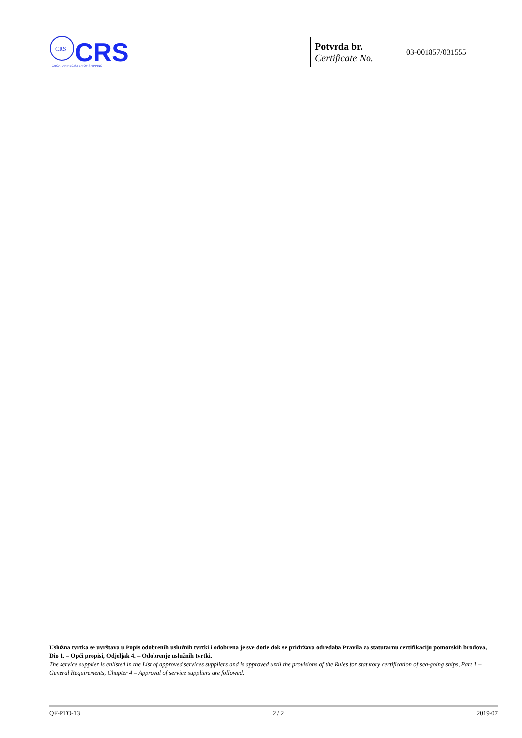CRS
CRS
CROATIAN REGISTER OF SHIPPING
| Potvrda br. Certificate No. | 03-001857/031555 |
Uslužna tvrtka se uvrštava u Popis odobrenih uslužnih tvrtki i odobrena je sve dotle dok se pridržava odredaba Pravila za statutarnu certifikaciju pomorskih brodova, Dio 1. – Opći propisi, Odjeljak 4. – Odobrenje uslužnih tvrtki.
The service supplier is enlisted in the List of approved services suppliers and is approved until the provisions of the Rules for statutory certification of sea-going ships, Part 1 – General Requirements, Chapter 4 – Approval of service suppliers are followed.
QF-PTO-13 2 / 2 2019-07